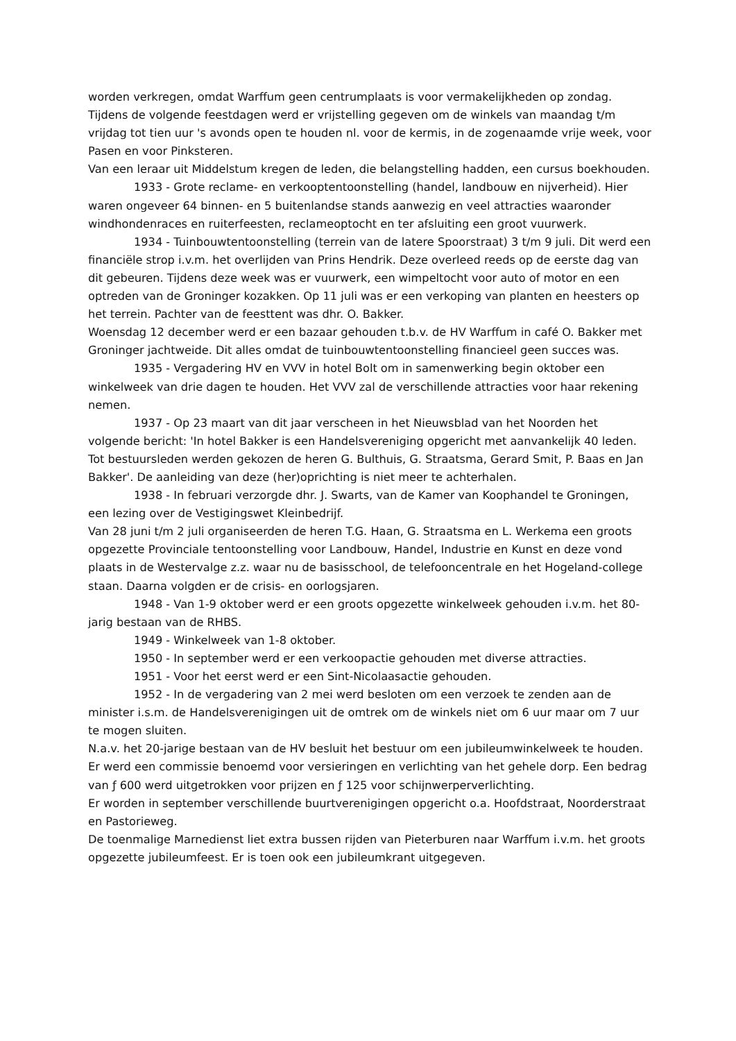worden verkregen, omdat Warffum geen centrumplaats is voor vermakelijkheden op zondag. Tijdens de volgende feestdagen werd er vrijstelling gegeven om de winkels van maandag t/m vrijdag tot tien uur 's avonds open te houden nl. voor de kermis, in de zogenaamde vrije week, voor Pasen en voor Pinksteren.
Van een leraar uit Middelstum kregen de leden, die belangstelling hadden, een cursus boekhouden.
1933 - Grote reclame- en verkooptentoonstelling (handel, landbouw en nijverheid). Hier waren ongeveer 64 binnen- en 5 buitenlandse stands aanwezig en veel attracties waaronder windhondenraces en ruiterfeesten, reclameoptocht en ter afsluiting een groot vuurwerk.
1934 - Tuinbouwtentoonstelling (terrein van de latere Spoorstraat) 3 t/m 9 juli. Dit werd een financiële strop i.v.m. het overlijden van Prins Hendrik. Deze overleed reeds op de eerste dag van dit gebeuren. Tijdens deze week was er vuurwerk, een wimpeltocht voor auto of motor en een optreden van de Groninger kozakken. Op 11 juli was er een verkoping van planten en heesters op het terrein. Pachter van de feesttent was dhr. O. Bakker.
Woensdag 12 december werd er een bazaar gehouden t.b.v. de HV Warffum in café O. Bakker met Groninger jachtweide. Dit alles omdat de tuinbouwtentoonstelling financieel geen succes was.
1935 - Vergadering HV en VVV in hotel Bolt om in samenwerking begin oktober een winkelweek van drie dagen te houden. Het VVV zal de verschillende attracties voor haar rekening nemen.
1937 - Op 23 maart van dit jaar verscheen in het Nieuwsblad van het Noorden het volgende bericht: 'In hotel Bakker is een Handelsvereniging opgericht met aanvankelijk 40 leden. Tot bestuursleden werden gekozen de heren G. Bulthuis, G. Straatsma, Gerard Smit, P. Baas en Jan Bakker'. De aanleiding van deze (her)oprichting is niet meer te achterhalen.
1938 - In februari verzorgde dhr. J. Swarts, van de Kamer van Koophandel te Groningen, een lezing over de Vestigingswet Kleinbedrijf.
Van 28 juni t/m 2 juli organiseerden de heren T.G. Haan, G. Straatsma en L. Werkema een groots opgezette Provinciale tentoonstelling voor Landbouw, Handel, Industrie en Kunst en deze vond plaats in de Westervalge z.z. waar nu de basisschool, de telefooncentrale en het Hogeland-college staan. Daarna volgden er de crisis- en oorlogsjaren.
1948 - Van 1-9 oktober werd er een groots opgezette winkelweek gehouden i.v.m. het 80-jarig bestaan van de RHBS.
1949 - Winkelweek van 1-8 oktober.
1950 - In september werd er een verkoopactie gehouden met diverse attracties.
1951 - Voor het eerst werd er een Sint-Nicolaasactie gehouden.
1952 - In de vergadering van 2 mei werd besloten om een verzoek te zenden aan de minister i.s.m. de Handelsverenigingen uit de omtrek om de winkels niet om 6 uur maar om 7 uur te mogen sluiten.
N.a.v. het 20-jarige bestaan van de HV besluit het bestuur om een jubileumwinkelweek te houden. Er werd een commissie benoemd voor versieringen en verlichting van het gehele dorp. Een bedrag van ƒ 600 werd uitgetrokken voor prijzen en ƒ 125 voor schijnwerperverlichting.
Er worden in september verschillende buurtverenigingen opgericht o.a. Hoofdstraat, Noorderstraat en Pastorieweg.
De toenmalige Marnedienst liet extra bussen rijden van Pieterburen naar Warffum i.v.m. het groots opgezette jubileumfeest. Er is toen ook een jubileumkrant uitgegeven.